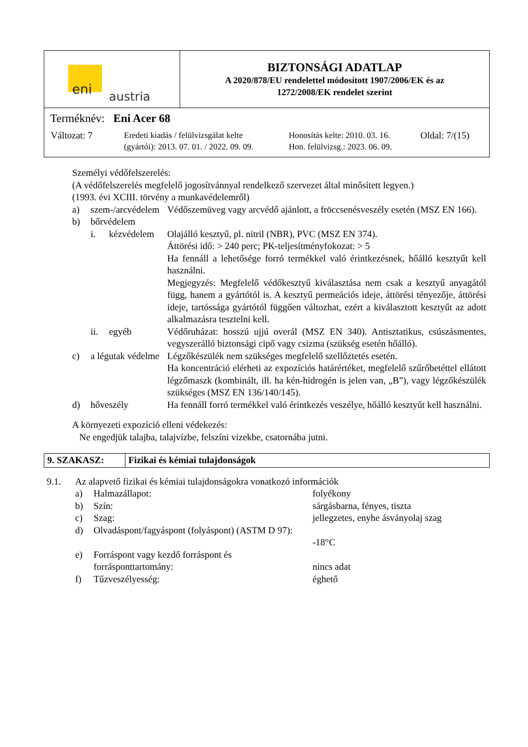| eni austria | BIZTONSÁGI ADATLAP A 2020/878/EU rendelettel módosított 1907/2006/EK és az 1272/2008/EK rendelet szerint |
| Terméknév: Eni Acer 68 / Változat: 7 / Eredeti kiadás / felülvizsgálat kelte (gyártói): 2013. 07. 01. / 2022. 09. 09. / Honosítás kelte: 2010. 03. 16. Hon. felülvizsg.: 2023. 06. 09. / Oldal: 7/(15) / | |
Személyi védőfelszerelés:
(A védőfelszerelés megfelelő jogosítvánnyal rendelkező szervezet által minősített legyen.)
(1993. évi XCIII. törvény a munkavédelemről)
| a) | szem-/arcvédelem | | Védőszemüveg vagy arcvédő ajánlott, a fröccsenésveszély esetén (MSZ EN 166). |
| b) | bőrvédelem | | |
| | i. | kézvédelem | Olajálló kesztyű, pl. nitril (NBR), PVC (MSZ EN 374). Áttörési idő: > 240 perc; PK-teljesítményfokozat: > 5 Ha fennáll a lehetősége forró termékkel való érintkezésnek, hőálló kesztyűt kell használni. Megjegyzés: Megfelelő védőkesztyű kiválasztása nem csak a kesztyű anyagától függ, hanem a gyártótól is. A kesztyű permeációs ideje, áttörési tényezője, áttörési ideje, tartóssága gyártótól függően változhat, ezért a kiválasztott kesztyűt az adott alkalmazásra tesztelni kell. |
| | ii. | egyéb | Védőruházat: hosszú ujjú overál (MSZ EN 340). Antisztatikus, csúszásmentes, vegyszerálló biztonsági cipő vagy csizma (szükség esetén hőálló). |
| c) | a légutak védelme | | Légzőkészülék nem szükséges megfelelő szellőztetés esetén. Ha koncentráció elérheti az expozíciós határértéket, megfelelő szűrőbetéttel ellátott légzőmaszk (kombinált, ill. ha kén-hidrogén is jelen van, „B”), vagy légzőkészülék szükséges (MSZ EN 136/140/145). |
| d) | hőveszély | | Ha fennáll forró termékkel való érintkezés veszélye, hőálló kesztyűt kell használni. |
A környezeti expozíció elleni védekezés:
Ne engedjük talajba, talajvízbe, felszíni vizekbe, csatornába jutni.
| 9. SZAKASZ: | Fizikai és kémiai tulajdonságok |
| 9.1. | Az alapvető fizikai és kémiai tulajdonságokra vonatkozó információk | | |
| | a) | Halmazállapot: | folyékony |
| | b) | Szín: | sárgásbarna, fényes, tiszta |
| | c) | Szag: | jellegzetes, enyhe ásványolaj szag |
| | d) | Olvadáspont/fagyáspont (folyáspont) (ASTM D 97): | -18°C |
| | e) | Forráspont vagy kezdő forráspont és forrásponttartomány: | nincs adat |
| | f) | Tűzveszélyesség: | éghető |